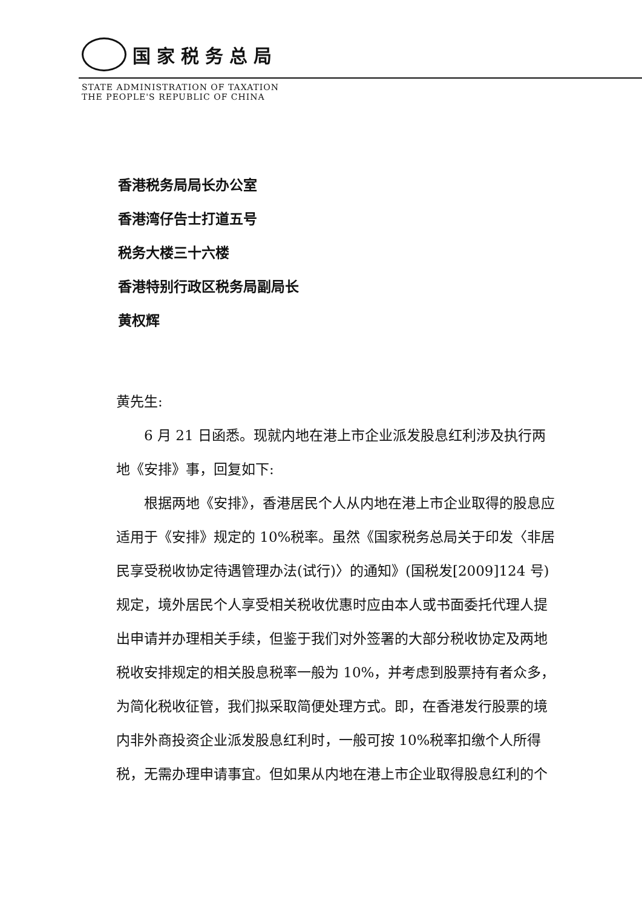国家税务总局
STATE ADMINISTRATION OF TAXATION
THE PEOPLE'S REPUBLIC OF CHINA
香港税务局局长办公室
香港湾仔告士打道五号
税务大楼三十六楼
香港特别行政区税务局副局长
黄权辉
黄先生:
6 月 21 日函悉。现就内地在港上市企业派发股息红利涉及执行两地《安排》事，回复如下:
根据两地《安排》，香港居民个人从内地在港上市企业取得的股息应适用于《安排》规定的 10%税率。虽然《国家税务总局关于印发〈非居民享受税收协定待遇管理办法(试行)〉的通知》(国税发[2009]124 号)规定，境外居民个人享受相关税收优惠时应由本人或书面委托代理人提出申请并办理相关手续，但鉴于我们对外签署的大部分税收协定及两地税收安排规定的相关股息税率一般为 10%，并考虑到股票持有者众多，为简化税收征管，我们拟采取简便处理方式。即，在香港发行股票的境内非外商投资企业派发股息红利时，一般可按 10%税率扣缴个人所得税，无需办理申请事宜。但如果从内地在港上市企业取得股息红利的个